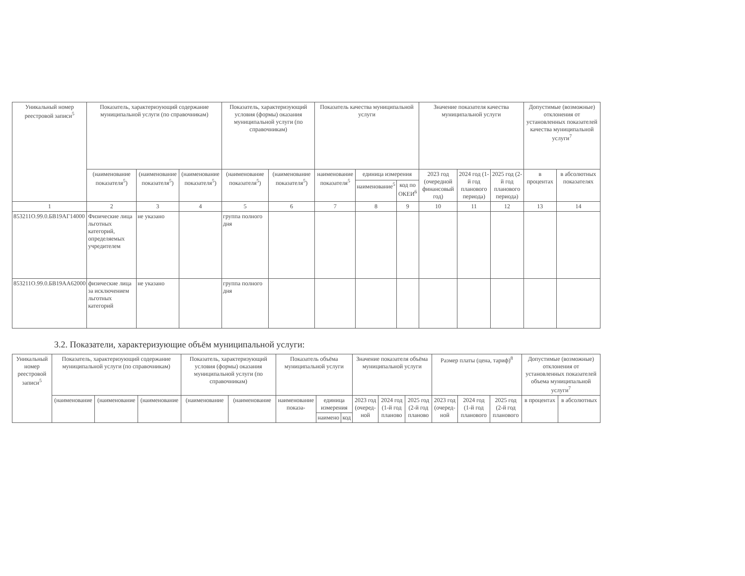| Уникальный номер реестровой записи<sup>5</sup> | Показатель, характеризующий содержание муниципальной услуги (по справочникам) | | | Показатель, характеризующий условия (формы) оказания муниципальной услуги (по справочникам) | | Показатель качества муниципальной услуги | | | Значение показателя качества муниципальной услуги | | | Допустимые (возможные) отклонения от установленных показателей качества муниципальной услуги<sup>7</sup> | |
| --- | --- | --- | --- | --- | --- | --- | --- | --- | --- | --- | --- | --- | --- |
| | (наименование показателя<sup>5</sup>) | (наименование показателя<sup>5</sup>) | (наименование показателя<sup>5</sup>) | (наименование показателя<sup>5</sup>) | (наименование показателя<sup>5</sup>) | наименование показателя<sup>5</sup> | единица измерения | | 2023 год (очередной финансовый год) | 2024 год (1-й год планового периода) | 2025 год (2-й год планового периода) | в процентах | в абсолютных показателях |
| | | | | | | | наименование<sup>5</sup> | код по ОКЕИ<sup>6</sup> | | | | | |
| 1 | 2 | 3 | 4 | 5 | 6 | 7 | 8 | 9 | 10 | 11 | 12 | 13 | 14 |
| 853211О.99.0.БВ19АГ14000 | Физические лица льготных категорий, определяемых учредителем | не указано | | группа полного дня | | | | | | | | | |
| 853211О.99.0.БВ19АА62000 | физические лица за исключением льготных категорий | не указано | | группа полного дня | | | | | | | | | |
3.2. Показатели, характеризующие объём муниципальной услуги:
| Уникальный номер реестровой записи<sup>5</sup> | Показатель, характеризующий содержание муниципальной услуги (по справочникам) | | | Показатель, характеризующий условия (формы) оказания муниципальной услуги (по справочникам) | | Показатель объёма муниципальной услуги | | | Значение показателя объёма муниципальной услуги | | | Размер платы (цена, тариф)<sup>8</sup> | | | Допустимые (возможные) отклонения от установленных показателей объема муниципальной услуги<sup>7</sup> | |
| --- | --- | --- | --- | --- | --- | --- | --- | --- | --- | --- | --- | --- | --- | --- | --- | --- |
| | (наименование | (наименование | (наименование | (наименование | (наименование | наименование показа- | единица измерения | | 2023 год (очеред-ной | 2024 год (1-й год планово | 2025 год (2-й год планово | 2023 год (очеред-ной | 2024 год (1-й год планового | 2025 год (2-й год планового | в процентах | в абсолютных |
| | | | | | | | наимено | код | | | | | | | | |